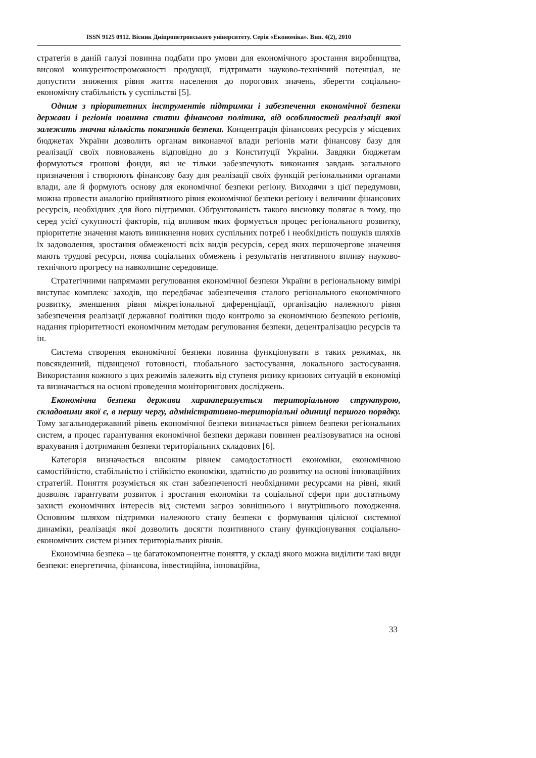ISSN 9125 0912. Вісник Дніпропетровського університету. Серія «Економіка». Вип. 4(2), 2010
стратегія в даній галузі повинна подбати про умови для економічного зростання виробництва, високої конкурентоспроможності продукції, підтримати науково-технічний потенціал, не допустити зниження рівня життя населення до порогових значень, зберегти соціально-економічну стабільність у суспільстві [5].
Одним з пріоритетних інструментів підтримки і забезпечення економічної безпеки держави і регіонів повинна стати фінансова політика, від особливостей реалізації якої залежить значна кількість показників безпеки. Концентрація фінансових ресурсів у місцевих бюджетах України дозволить органам виконавчої влади регіонів мати фінансову базу для реалізації своїх повноважень відповідно до з Конституції України. Завдяки бюджетам формуються грошові фонди, які не тільки забезпечують виконання завдань загального призначення і створюють фінансову базу для реалізації своїх функцій регіональними органами влади, але й формують основу для економічної безпеки регіону. Виходячи з цієї передумови, можна провести аналогію прийнятного рівня економічної безпеки регіону і величини фінансових ресурсів, необхідних для його підтримки. Обґрунтованість такого висновку полягає в тому, що серед усієї сукупності факторів, під впливом яких формується процес регіонального розвитку, пріоритетне значення мають виникнення нових суспільних потреб і необхідність пошуків шляхів їх задоволення, зростання обмеженості всіх видів ресурсів, серед яких першочергове значення мають трудові ресурси, поява соціальних обмежень і результатів негативного впливу науково-технічного прогресу на навколишнє середовище.
Стратегічними напрямами регулювання економічної безпеки України в регіональному вимірі виступає комплекс заходів, що передбачає забезпечення сталого регіонального економічного розвитку, зменшення рівня міжрегіональної диференціації, організацію належного рівня забезпечення реалізації державної політики щодо контролю за економічною безпекою регіонів, надання пріоритетності економічним методам регулювання безпеки, децентралізацію ресурсів та ін.
Система створення економічної безпеки повинна функціонувати в таких режимах, як повсякденний, підвищеної готовності, глобального застосування, локального застосування. Використання кожного з цих режимів залежить від ступеня ризику кризових ситуацій в економіці та визначається на основі проведення моніторингових досліджень.
Економічна безпека держави характеризується територіальною структурою, складовими якої є, в першу чергу, адміністративно-територіальні одиниці першого порядку. Тому загальнодержавний рівень економічної безпеки визначається рівнем безпеки регіональних систем, а процес гарантування економічної безпеки держави повинен реалізовуватися на основі врахування і дотримання безпеки територіальних складових [6].
Категорія визначається високим рівнем самодостатності економіки, економічною самостійністю, стабільністю і стійкістю економіки, здатністю до розвитку на основі інноваційних стратегій. Поняття розуміється як стан забезпеченості необхідними ресурсами на рівні, який дозволяє гарантувати розвиток і зростання економіки та соціальної сфери при достатньому захисті економічних інтересів від системи загроз зовнішнього і внутрішнього походження. Основним шляхом підтримки належного стану безпеки є формування цілісної системної динаміки, реалізація якої дозволить досягти позитивного стану функціонування соціально-економічних систем різних територіальних рівнів.
Економічна безпека – це багатокомпонентне поняття, у складі якого можна виділити такі види безпеки: енергетична, фінансова, інвестиційна, інноваційна,
33